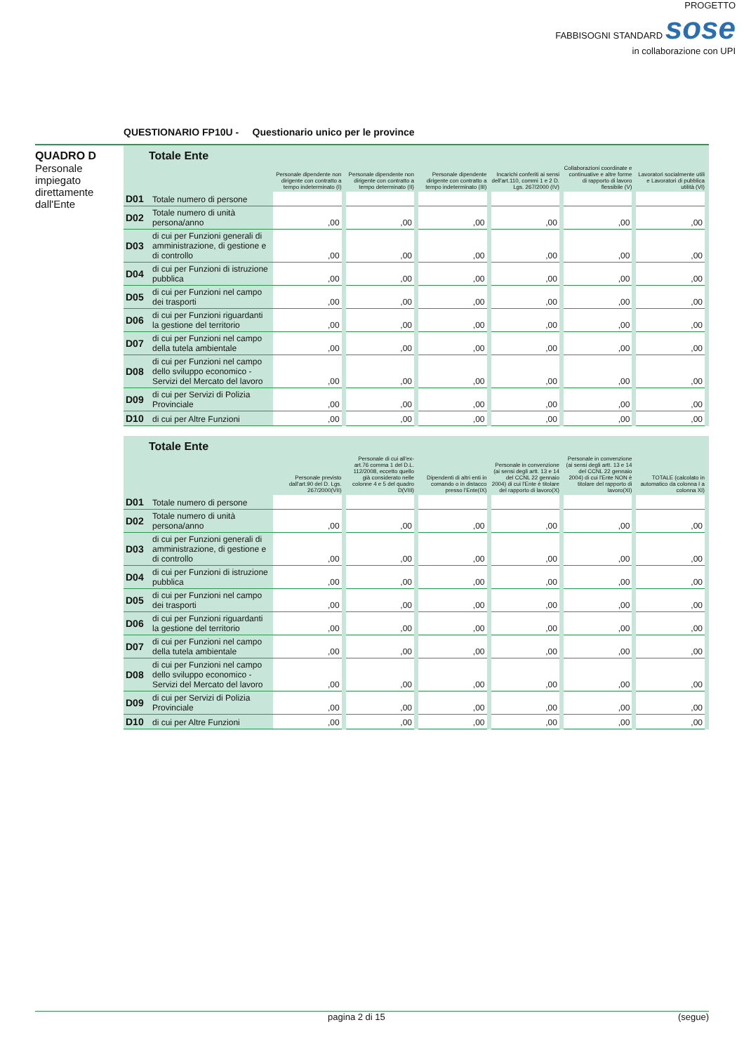PROGETTO
FABBISOGNI STANDARD sose
in collaborazione con UPI
QUESTIONARIO FP10U - Questionario unico per le province
QUADRO D
Personale impiegato direttamente dall'Ente
| Totale Ente | | | | | | | |
| | | Personale dipendente non dirigente con contratto a tempo indeterminato (I) | Personale dipendente non dirigente con contratto a tempo determinato (II) | Personale dipendente dirigente con contratto a tempo indeterminato (III) | Incarichi conferiti ai sensi dell'art.110, commi 1 e 2 D. Lgs. 267/2000 (IV) | Collaborazioni coordinate e continuative e altre forme di rapporto di lavoro flessibile (V) | Lavoratori socialmente utili e Lavoratori di pubblica utilità (VI) |
| D01 | Totale numero di persone | | | | | | |
| D02 | Totale numero di unità persona/anno | ,00 | ,00 | ,00 | ,00 | ,00 | ,00 |
| D03 | di cui per Funzioni generali di amministrazione, di gestione e di controllo | ,00 | ,00 | ,00 | ,00 | ,00 | ,00 |
| D04 | di cui per Funzioni di istruzione pubblica | ,00 | ,00 | ,00 | ,00 | ,00 | ,00 |
| D05 | di cui per Funzioni nel campo dei trasporti | ,00 | ,00 | ,00 | ,00 | ,00 | ,00 |
| D06 | di cui per Funzioni riguardanti la gestione del territorio | ,00 | ,00 | ,00 | ,00 | ,00 | ,00 |
| D07 | di cui per Funzioni nel campo della tutela ambientale | ,00 | ,00 | ,00 | ,00 | ,00 | ,00 |
| D08 | di cui per Funzioni nel campo dello sviluppo economico - Servizi del Mercato del lavoro | ,00 | ,00 | ,00 | ,00 | ,00 | ,00 |
| D09 | di cui per Servizi di Polizia Provinciale | ,00 | ,00 | ,00 | ,00 | ,00 | ,00 |
| D10 | di cui per Altre Funzioni | ,00 | ,00 | ,00 | ,00 | ,00 | ,00 |
| Totale Ente | | | | | | | |
| | | Personale previsto dall'art.90 del D. Lgs. 267/2000(VII) | Personale di cui all'ex-art.76 comma 1 del D.L. 112/2008, eccetto quello già considerato nelle colonne 4 e 5 del quadro D(VIII) | Dipendenti di altri enti in comando o in distacco presso l'Ente(IX) | Personale in convenzione (ai sensi degli artt. 13 e 14 del CCNL 22 gennaio 2004) di cui l'Ente è titolare del rapporto di lavoro(X) | Personale in convenzione (ai sensi degli artt. 13 e 14 del CCNL 22 gennaio 2004) di cui l'Ente NON è titolare del rapporto di lavoro(XI) | TOTALE (calcolato in automatico da colonna I a colonna XI) |
| D01 | Totale numero di persone | | | | | | |
| D02 | Totale numero di unità persona/anno | ,00 | ,00 | ,00 | ,00 | ,00 | ,00 |
| D03 | di cui per Funzioni generali di amministrazione, di gestione e di controllo | ,00 | ,00 | ,00 | ,00 | ,00 | ,00 |
| D04 | di cui per Funzioni di istruzione pubblica | ,00 | ,00 | ,00 | ,00 | ,00 | ,00 |
| D05 | di cui per Funzioni nel campo dei trasporti | ,00 | ,00 | ,00 | ,00 | ,00 | ,00 |
| D06 | di cui per Funzioni riguardanti la gestione del territorio | ,00 | ,00 | ,00 | ,00 | ,00 | ,00 |
| D07 | di cui per Funzioni nel campo della tutela ambientale | ,00 | ,00 | ,00 | ,00 | ,00 | ,00 |
| D08 | di cui per Funzioni nel campo dello sviluppo economico - Servizi del Mercato del lavoro | ,00 | ,00 | ,00 | ,00 | ,00 | ,00 |
| D09 | di cui per Servizi di Polizia Provinciale | ,00 | ,00 | ,00 | ,00 | ,00 | ,00 |
| D10 | di cui per Altre Funzioni | ,00 | ,00 | ,00 | ,00 | ,00 | ,00 |
pagina 2 di 15 (segue)